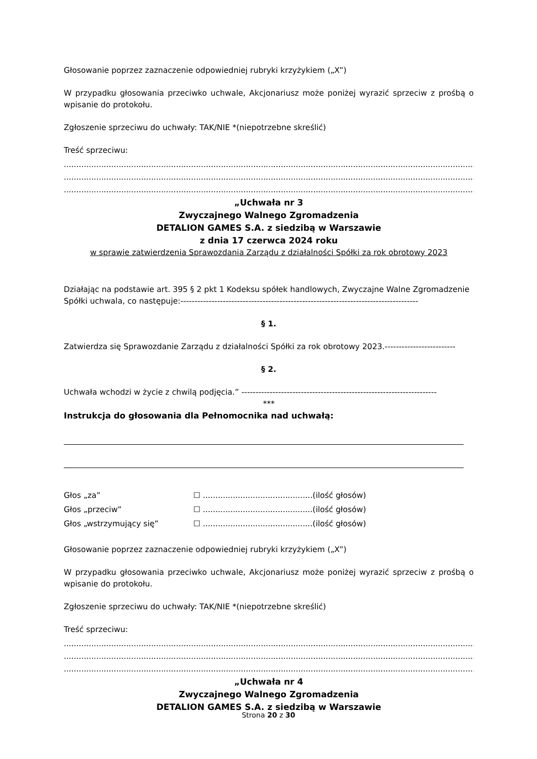Głosowanie poprzez zaznaczenie odpowiedniej rubryki krzyżykiem („X”)
W przypadku głosowania przeciwko uchwale, Akcjonariusz może poniżej wyrazić sprzeciw z prośbą o wpisanie do protokołu.
Zgłoszenie sprzeciwu do uchwały: TAK/NIE *(niepotrzebne skreślić)
Treść sprzeciwu:
....................................................................................................................................................................................
....................................................................................................................................................................................
....................................................................................................................................................................................
„Uchwała nr 3
Zwyczajnego Walnego Zgromadzenia
DETALION GAMES S.A. z siedzibą w Warszawie
z dnia 17 czerwca 2024 roku
w sprawie zatwierdzenia Sprawozdania Zarządu z działalności Spółki za rok obrotowy 2023
Działając na podstawie art. 395 § 2 pkt 1 Kodeksu spółek handlowych, Zwyczajne Walne Zgromadzenie
Spółki uchwala, co następuje:------------------------------------------------------------------------------------
§ 1.
Zatwierdza się Sprawozdanie Zarządu z działalności Spółki za rok obrotowy 2023.-------------------------
§ 2.
Uchwała wchodzi w życie z chwilą podjęcia.” ---------------------------------------------------------------------
***
Instrukcja do głosowania dla Pełnomocnika nad uchwałą:
| Głos „za” | ☐ ............................................(ilość głosów) |
| Głos „przeciw” | ☐ ............................................(ilość głosów) |
| Głos „wstrzymujący się” | ☐ ............................................(ilość głosów) |
Głosowanie poprzez zaznaczenie odpowiedniej rubryki krzyżykiem („X”)
W przypadku głosowania przeciwko uchwale, Akcjonariusz może poniżej wyrazić sprzeciw z prośbą o wpisanie do protokołu.
Zgłoszenie sprzeciwu do uchwały: TAK/NIE *(niepotrzebne skreślić)
Treść sprzeciwu:
....................................................................................................................................................................................
....................................................................................................................................................................................
....................................................................................................................................................................................
„Uchwała nr 4
Zwyczajnego Walnego Zgromadzenia
DETALION GAMES S.A. z siedzibą w Warszawie
Strona 20 z 30